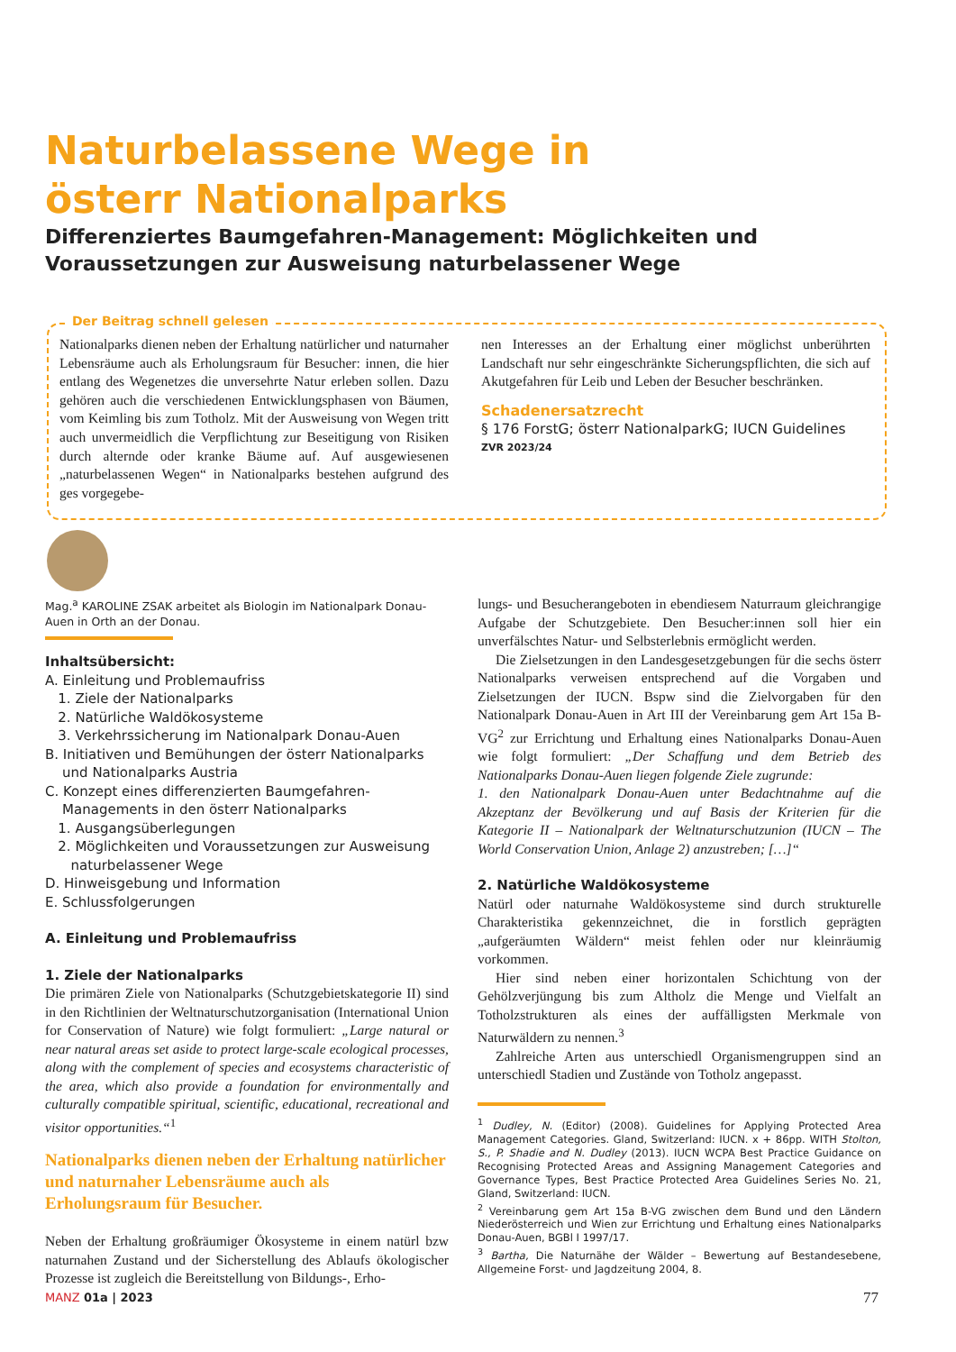Naturbelassene Wege in
österr Nationalparks
Differenziertes Baumgefahren-Management: Möglichkeiten und Voraussetzungen zur Ausweisung naturbelassener Wege
Der Beitrag schnell gelesen
Nationalparks dienen neben der Erhaltung natürlicher und naturnaher Lebensräume auch als Erholungsraum für Besucher: innen, die hier entlang des Wegenetzes die unversehrte Natur erleben sollen. Dazu gehören auch die verschiedenen Entwicklungsphasen von Bäumen, vom Keimling bis zum Totholz. Mit der Ausweisung von Wegen tritt auch unvermeidlich die Verpflichtung zur Beseitigung von Risiken durch alternde oder kranke Bäume auf. Auf ausgewiesenen „naturbelassenen Wegen“ in Nationalparks bestehen aufgrund des ges vorgegebe-
nen Interesses an der Erhaltung einer möglichst unberührten Landschaft nur sehr eingeschränkte Sicherungspflichten, die sich auf Akutgefahren für Leib und Leben der Besucher beschränken.
Schadenersatzrecht
§ 176 ForstG; österr NationalparkG; IUCN Guidelines
ZVR 2023/24
Mag.<sup>a</sup> KAROLINE ZSAK arbeitet als Biologin im Nationalpark Donau-Auen in Orth an der Donau.
Inhaltsübersicht:
A. Einleitung und Problemaufriss
1. Ziele der Nationalparks
2. Natürliche Waldökosysteme
3. Verkehrssicherung im Nationalpark Donau-Auen
B. Initiativen und Bemühungen der österr Nationalparks
und Nationalparks Austria
C. Konzept eines differenzierten Baumgefahren-
Managements in den österr Nationalparks
1. Ausgangsüberlegungen
2. Möglichkeiten und Voraussetzungen zur Ausweisung
naturbelassener Wege
D. Hinweisgebung und Information
E. Schlussfolgerungen
A. Einleitung und Problemaufriss
1. Ziele der Nationalparks
Die primären Ziele von Nationalparks (Schutzgebietskategorie II) sind in den Richtlinien der Weltnaturschutzorganisation (International Union for Conservation of Nature) wie folgt formuliert: „Large natural or near natural areas set aside to protect large-scale ecological processes, along with the complement of species and ecosystems characteristic of the area, which also provide a foundation for environmentally and culturally compatible spiritual, scientific, educational, recreational and visitor opportunities.“<sup>1</sup>
Nationalparks dienen neben der Erhaltung natürlicher und naturnaher Lebensräume auch als Erholungsraum für Besucher.
Neben der Erhaltung großräumiger Ökosysteme in einem natürl bzw naturnahen Zustand und der Sicherstellung des Ablaufs ökologischer Prozesse ist zugleich die Bereitstellung von Bildungs-, Erho-
lungs- und Besucherangeboten in ebendiesem Naturraum gleichrangige Aufgabe der Schutzgebiete. Den Besucher:innen soll hier ein unverfälschtes Natur- und Selbsterlebnis ermöglicht werden.
Die Zielsetzungen in den Landesgesetzgebungen für die sechs österr Nationalparks verweisen entsprechend auf die Vorgaben und Zielsetzungen der IUCN. Bspw sind die Zielvorgaben für den Nationalpark Donau-Auen in Art III der Vereinbarung gem Art 15a B-VG<sup>2</sup> zur Errichtung und Erhaltung eines Nationalparks Donau-Auen wie folgt formuliert: „Der Schaffung und dem Betrieb des Nationalparks Donau-Auen liegen folgende Ziele zugrunde:
1. den Nationalpark Donau-Auen unter Bedachtnahme auf die Akzeptanz der Bevölkerung und auf Basis der Kriterien für die Kategorie II – Nationalpark der Weltnaturschutzunion (IUCN – The World Conservation Union, Anlage 2) anzustreben; […]“
2. Natürliche Waldökosysteme
Natürl oder naturnahe Waldökosysteme sind durch strukturelle Charakteristika gekennzeichnet, die in forstlich geprägten „aufgeräumten Wäldern“ meist fehlen oder nur kleinräumig vorkommen.
Hier sind neben einer horizontalen Schichtung von der Gehölzverjüngung bis zum Altholz die Menge und Vielfalt an Totholzstrukturen als eines der auffälligsten Merkmale von Naturwäldern zu nennen.<sup>3</sup>
Zahlreiche Arten aus unterschiedl Organismengruppen sind an unterschiedl Stadien und Zustände von Totholz angepasst.
<sup>1</sup> Dudley, N. (Editor) (2008). Guidelines for Applying Protected Area Management Categories. Gland, Switzerland: IUCN. x + 86pp. WITH Stolton, S., P. Shadie and N. Dudley (2013). IUCN WCPA Best Practice Guidance on Recognising Protected Areas and Assigning Management Categories and Governance Types, Best Practice Protected Area Guidelines Series No. 21, Gland, Switzerland: IUCN.
<sup>2</sup> Vereinbarung gem Art 15a B-VG zwischen dem Bund und den Ländern Niederösterreich und Wien zur Errichtung und Erhaltung eines Nationalparks Donau-Auen, BGBl I 1997/17.
<sup>3</sup> Bartha, Die Naturnähe der Wälder – Bewertung auf Bestandesebene, Allgemeine Forst- und Jagdzeitung 2004, 8.
MANZ 01a | 2023 77